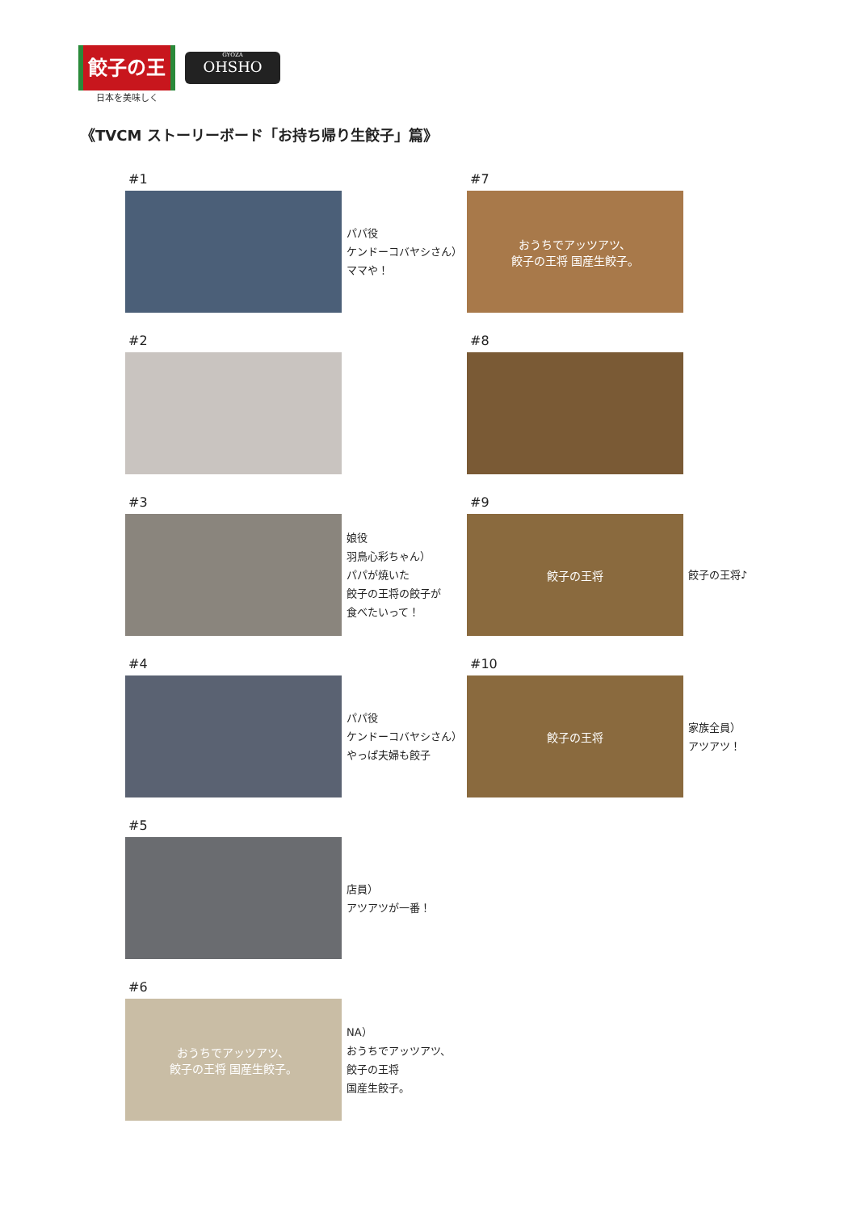餃子の王将
日本を美味しく
GYOZA
OHSHO
《TVCM ストーリーボード「お持ち帰り生餃子」篇》
#1
パパ役
ケンドーコバヤシさん）
ママや！
#2
#3
娘役
羽鳥心彩ちゃん）
パパが焼いた
餃子の王将の餃子が
食べたいって！
#4
パパ役
ケンドーコバヤシさん）
やっぱ夫婦も餃子
#5
店員）
アツアツが一番！
#6
おうちでアッツアツ、
餃子の王将 国産生餃子。
NA）
おうちでアッツアツ、
餃子の王将
国産生餃子。
#7
おうちでアッツアツ、
餃子の王将 国産生餃子。
#8
#9
餃子の王将
餃子の王将♪
#10
餃子の王将
家族全員）
アツアツ！